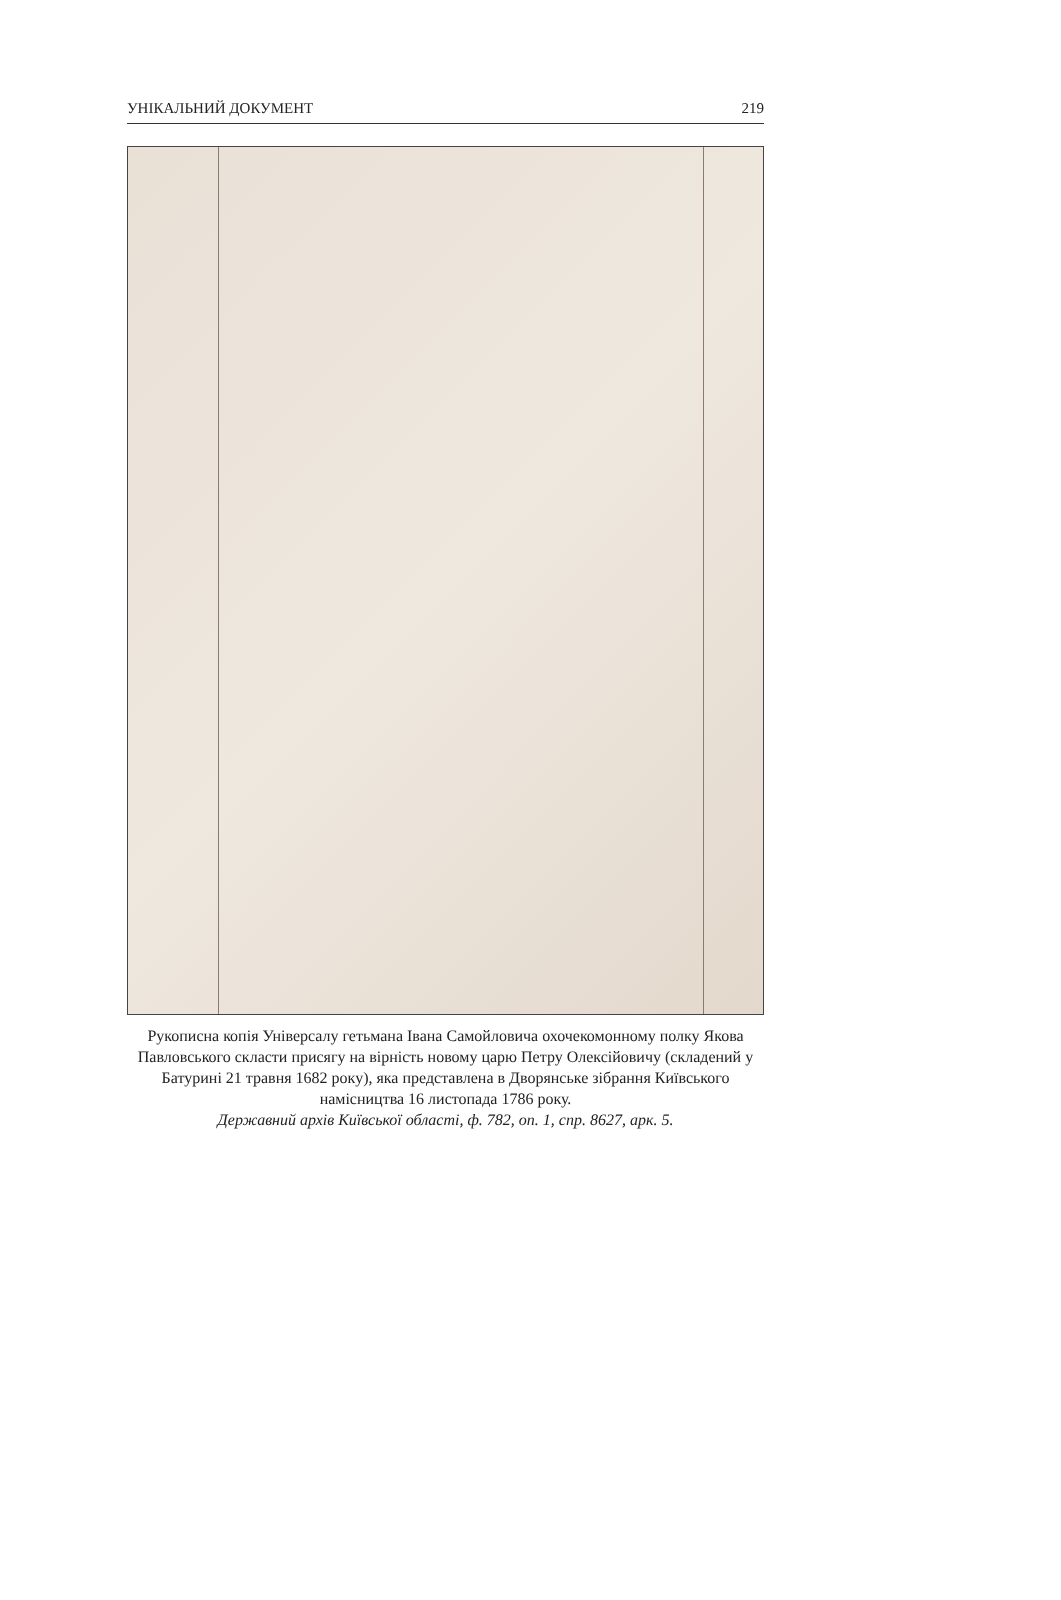УНІКАЛЬНИЙ ДОКУМЕНТ 219
Рукописна копія Універсалу гетьмана Івана Самойловича охочекомонному полку Якова Павловського скласти присягу на вірність новому царю Петру Олексійовичу (складений у Батурині 21 травня 1682 року), яка представлена в Дворянське зібрання Київського намісництва 16 листопада 1786 року.
Державний архів Київської області, ф. 782, оп. 1, спр. 8627, арк. 5.